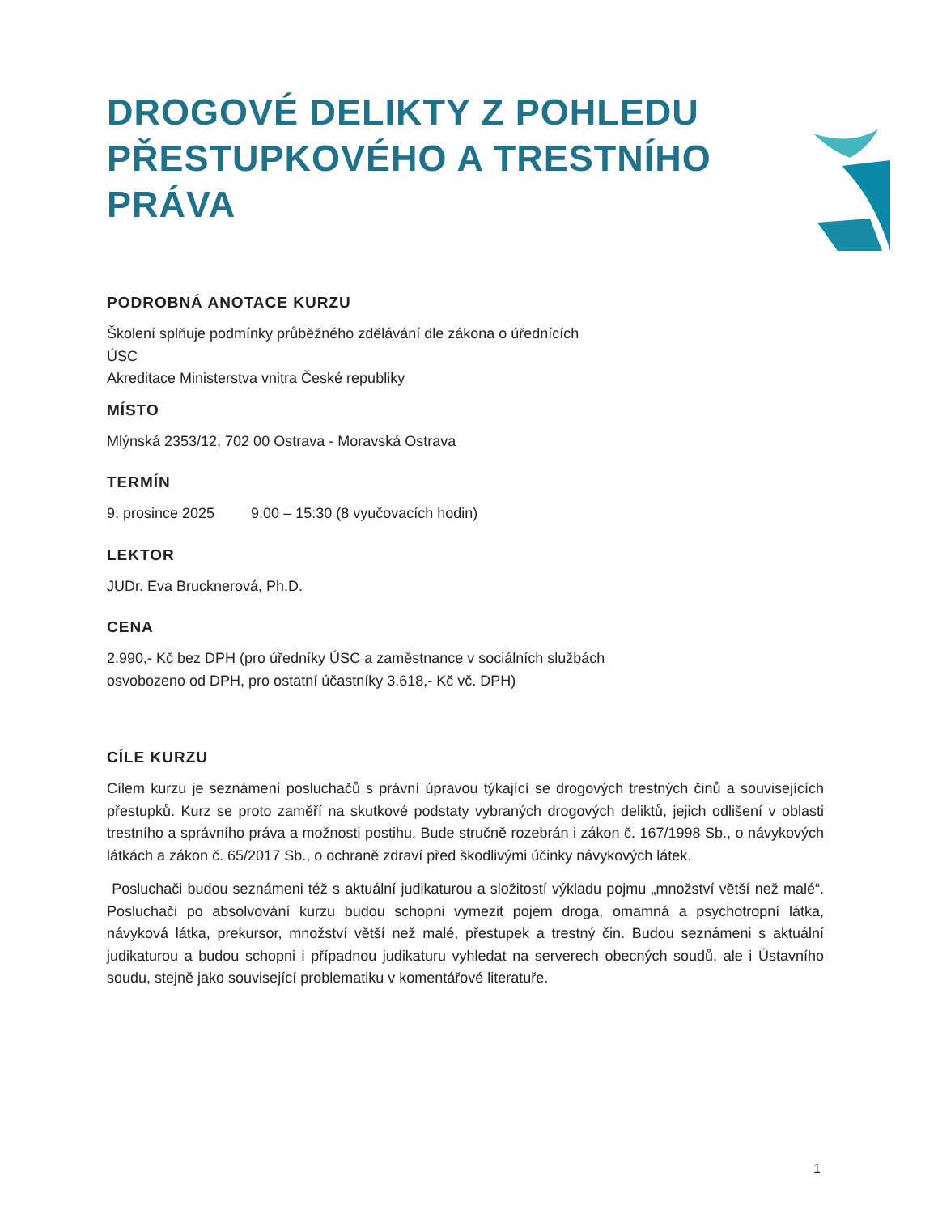DROGOVÉ DELIKTY Z POHLEDU PŘESTUPKOVÉHO A TRESTNÍHO PRÁVA
PODROBNÁ ANOTACE KURZU
Školení splňuje podmínky průběžného zdělávání dle zákona o úřednících ÚSC
Akreditace Ministerstva vnitra České republiky
MÍSTO
Mlýnská 2353/12, 702 00 Ostrava - Moravská Ostrava
TERMÍN
9. prosince 2025 9:00 – 15:30 (8 vyučovacích hodin)
LEKTOR
JUDr. Eva Brucknerová, Ph.D.
CENA
2.990,- Kč bez DPH (pro úředníky ÚSC a zaměstnance v sociálních službách osvobozeno od DPH, pro ostatní účastníky 3.618,- Kč vč. DPH)
CÍLE KURZU
Cílem kurzu je seznámení posluchačů s právní úpravou týkající se drogových trestných činů a souvisejících přestupků. Kurz se proto zaměří na skutkové podstaty vybraných drogových deliktů, jejich odlišení v oblasti trestního a správního práva a možnosti postihu. Bude stručně rozebrán i zákon č. 167/1998 Sb., o návykových látkách a zákon č. 65/2017 Sb., o ochraně zdraví před škodlivými účinky návykových látek.
Posluchači budou seznámeni též s aktuální judikaturou a složitostí výkladu pojmu „množství větší než malé“. Posluchači po absolvování kurzu budou schopni vymezit pojem droga, omamná a psychotropní látka, návyková látka, prekursor, množství větší než malé, přestupek a trestný čin. Budou seznámeni s aktuální judikaturou a budou schopni i případnou judikaturu vyhledat na serverech obecných soudů, ale i Ústavního soudu, stejně jako související problematiku v komentářové literatuře.
1